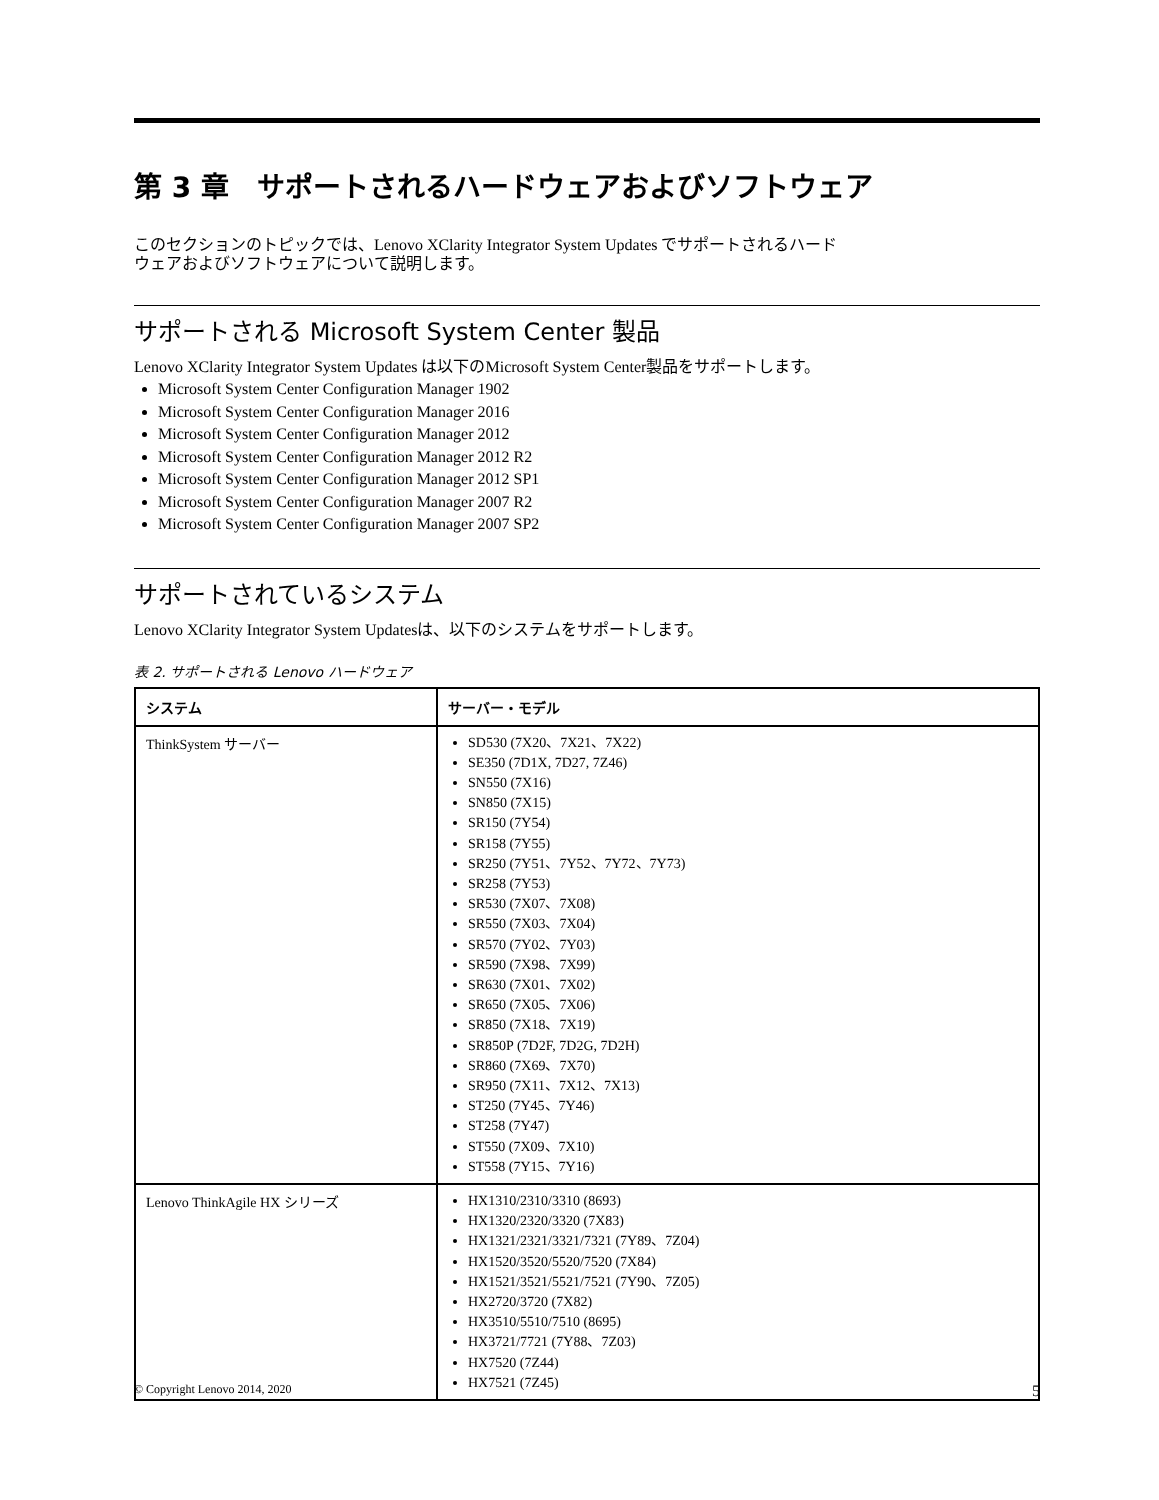第 3 章　サポートされるハードウェアおよびソフトウェア
このセクションのトピックでは、Lenovo XClarity Integrator System Updates でサポートされるハード
ウェアおよびソフトウェアについて説明します。
サポートされる Microsoft System Center 製品
Lenovo XClarity Integrator System Updates は以下のMicrosoft System Center製品をサポートします。
Microsoft System Center Configuration Manager 1902
Microsoft System Center Configuration Manager 2016
Microsoft System Center Configuration Manager 2012
Microsoft System Center Configuration Manager 2012 R2
Microsoft System Center Configuration Manager 2012 SP1
Microsoft System Center Configuration Manager 2007 R2
Microsoft System Center Configuration Manager 2007 SP2
サポートされているシステム
Lenovo XClarity Integrator System Updatesは、以下のシステムをサポートします。
表 2. サポートされる Lenovo ハードウェア
| システム | サーバー・モデル |
| --- | --- |
| ThinkSystem サーバー | SD530 (7X20、7X21、7X22) SE350 (7D1X, 7D27, 7Z46) SN550 (7X16) SN850 (7X15) SR150 (7Y54) SR158 (7Y55) SR250 (7Y51、7Y52、7Y72、7Y73) SR258 (7Y53) SR530 (7X07、7X08) SR550 (7X03、7X04) SR570 (7Y02、7Y03) SR590 (7X98、7X99) SR630 (7X01、7X02) SR650 (7X05、7X06) SR850 (7X18、7X19) SR850P (7D2F, 7D2G, 7D2H) SR860 (7X69、7X70) SR950 (7X11、7X12、7X13) ST250 (7Y45、7Y46) ST258 (7Y47) ST550 (7X09、7X10) ST558 (7Y15、7Y16) |
| Lenovo ThinkAgile HX シリーズ | HX1310/2310/3310 (8693) HX1320/2320/3320 (7X83) HX1321/2321/3321/7321 (7Y89、7Z04) HX1520/3520/5520/7520 (7X84) HX1521/3521/5521/7521 (7Y90、7Z05) HX2720/3720 (7X82) HX3510/5510/7510 (8695) HX3721/7721 (7Y88、7Z03) HX7520 (7Z44) HX7521 (7Z45) |
© Copyright Lenovo 2014, 2020 5